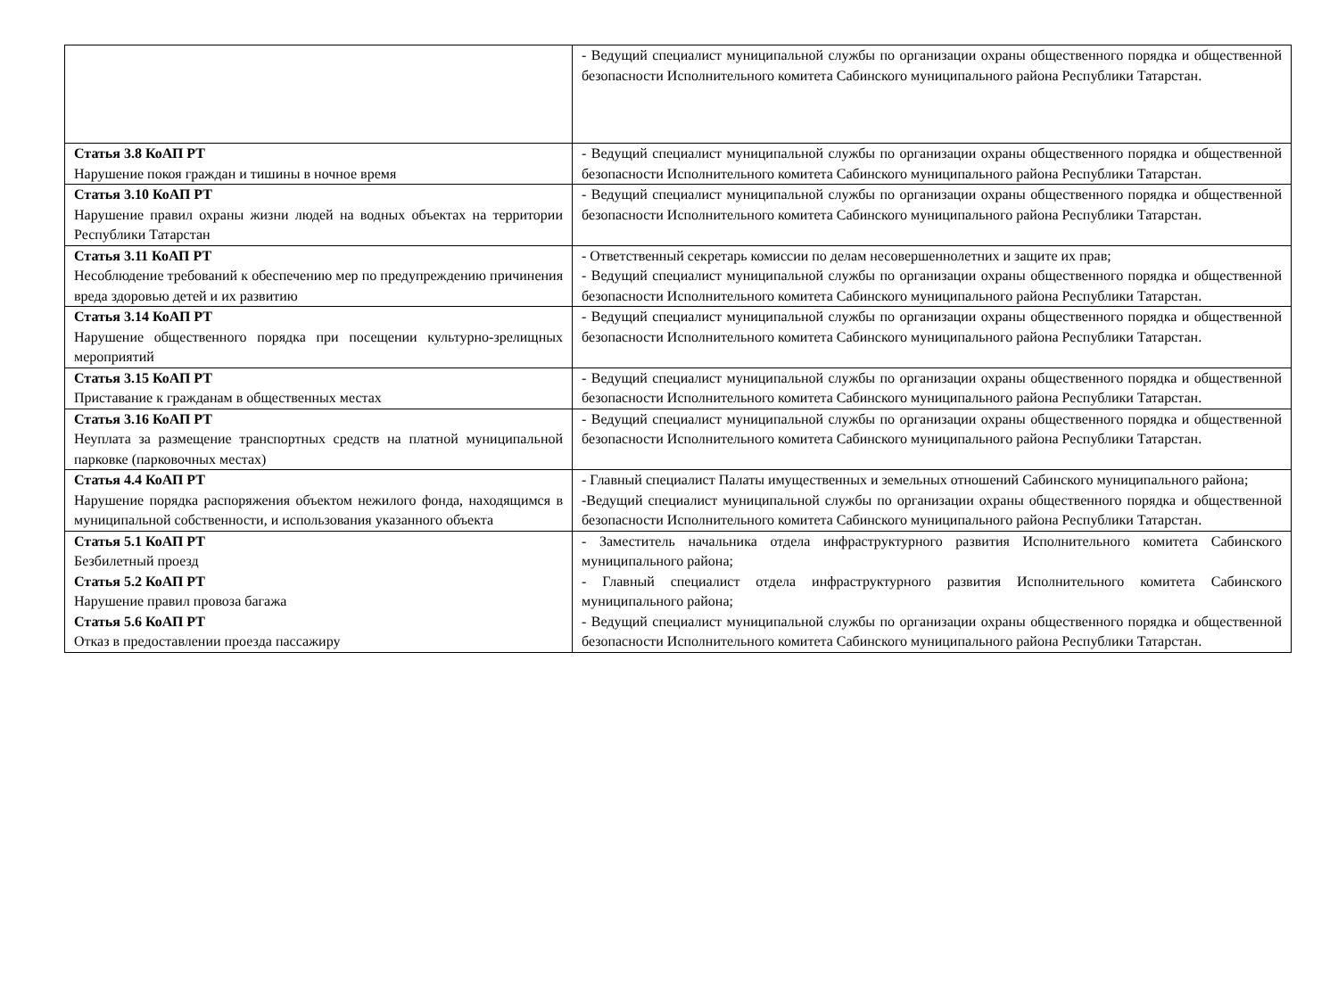| | - Ведущий специалист муниципальной службы по организации охраны общественного порядка и общественной безопасности Исполнительного комитета Сабинского муниципального района Республики Татарстан. |
| Статья 3.8 КоАП РТ Нарушение покоя граждан и тишины в ночное время | - Ведущий специалист муниципальной службы по организации охраны общественного порядка и общественной безопасности Исполнительного комитета Сабинского муниципального района Республики Татарстан. |
| Статья 3.10 КоАП РТ Нарушение правил охраны жизни людей на водных объектах на территории Республики Татарстан | - Ведущий специалист муниципальной службы по организации охраны общественного порядка и общественной безопасности Исполнительного комитета Сабинского муниципального района Республики Татарстан. |
| Статья 3.11 КоАП РТ Несоблюдение требований к обеспечению мер по предупреждению причинения вреда здоровью детей и их развитию | - Ответственный секретарь комиссии по делам несовершеннолетних и защите их прав; - Ведущий специалист муниципальной службы по организации охраны общественного порядка и общественной безопасности Исполнительного комитета Сабинского муниципального района Республики Татарстан. |
| Статья 3.14 КоАП РТ Нарушение общественного порядка при посещении культурно-зрелищных мероприятий | - Ведущий специалист муниципальной службы по организации охраны общественного порядка и общественной безопасности Исполнительного комитета Сабинского муниципального района Республики Татарстан. |
| Статья 3.15 КоАП РТ Приставание к гражданам в общественных местах | - Ведущий специалист муниципальной службы по организации охраны общественного порядка и общественной безопасности Исполнительного комитета Сабинского муниципального района Республики Татарстан. |
| Статья 3.16 КоАП РТ Неуплата за размещение транспортных средств на платной муниципальной парковке (парковочных местах) | - Ведущий специалист муниципальной службы по организации охраны общественного порядка и общественной безопасности Исполнительного комитета Сабинского муниципального района Республики Татарстан. |
| Статья 4.4 КоАП РТ Нарушение порядка распоряжения объектом нежилого фонда, находящимся в муниципальной собственности, и использования указанного объекта | - Главный специалист Палаты имущественных и земельных отношений Сабинского муниципального района; -Ведущий специалист муниципальной службы по организации охраны общественного порядка и общественной безопасности Исполнительного комитета Сабинского муниципального района Республики Татарстан. |
| Статья 5.1 КоАП РТ Безбилетный проезд Статья 5.2 КоАП РТ Нарушение правил провоза багажа Статья 5.6 КоАП РТ Отказ в предоставлении проезда пассажиру | - Заместитель начальника отдела инфраструктурного развития Исполнительного комитета Сабинского муниципального района; - Главный специалист отдела инфраструктурного развития Исполнительного комитета Сабинского муниципального района; - Ведущий специалист муниципальной службы по организации охраны общественного порядка и общественной безопасности Исполнительного комитета Сабинского муниципального района Республики Татарстан. |